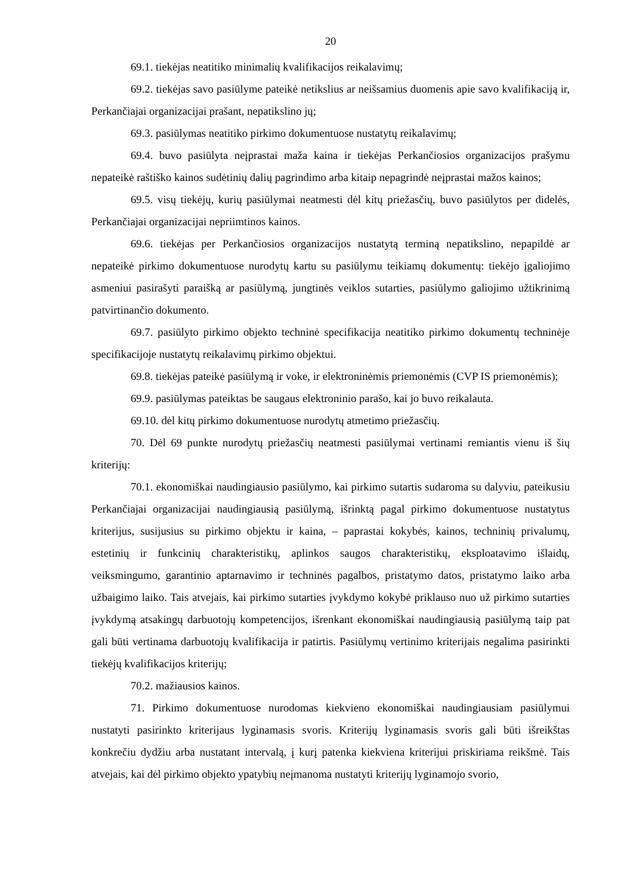20
69.1. tiekėjas neatitiko minimalių kvalifikacijos reikalavimų;
69.2. tiekėjas savo pasiūlyme pateikė netikslius ar neišsamius duomenis apie savo kvalifikaciją ir, Perkančiajai organizacijai prašant, nepatikslino jų;
69.3. pasiūlymas neatitiko pirkimo dokumentuose nustatytų reikalavimų;
69.4. buvo pasiūlyta neįprastai maža kaina ir tiekėjas Perkančiosios organizacijos prašymu nepateikė raštiško kainos sudėtinių dalių pagrindimo arba kitaip nepagrindė neįprastai mažos kainos;
69.5. visų tiekėjų, kurių pasiūlymai neatmesti dėl kitų priežasčių, buvo pasiūlytos per didelės, Perkančiajai organizacijai nepriimtinos kainos.
69.6. tiekėjas per Perkančiosios organizacijos nustatytą terminą nepatikslino, nepapildė ar nepateikė pirkimo dokumentuose nurodytų kartu su pasiūlymu teikiamų dokumentų: tiekėjo įgaliojimo asmeniui pasirašyti paraišką ar pasiūlymą, jungtinės veiklos sutarties, pasiūlymo galiojimo užtikrinimą patvirtinančio dokumento.
69.7. pasiūlyto pirkimo objekto techninė specifikacija neatitiko pirkimo dokumentų techninėje specifikacijoje nustatytų reikalavimų pirkimo objektui.
69.8. tiekėjas pateikė pasiūlymą ir voke, ir elektroninėmis priemonėmis (CVP IS priemonėmis);
69.9. pasiūlymas pateiktas be saugaus elektroninio parašo, kai jo buvo reikalauta.
69.10. dėl kitų pirkimo dokumentuose nurodytų atmetimo priežasčių.
70. Dėl 69 punkte nurodytų priežasčių neatmesti pasiūlymai vertinami remiantis vienu iš šių kriterijų:
70.1. ekonomiškai naudingiausio pasiūlymo, kai pirkimo sutartis sudaroma su dalyviu, pateikusiu Perkančiajai organizacijai naudingiausią pasiūlymą, išrinktą pagal pirkimo dokumentuose nustatytus kriterijus, susijusius su pirkimo objektu ir kaina, – paprastai kokybės, kainos, techninių privalumų, estetinių ir funkcinių charakteristikų, aplinkos saugos charakteristikų, eksploatavimo išlaidų, veiksmingumo, garantinio aptarnavimo ir techninės pagalbos, pristatymo datos, pristatymo laiko arba užbaigimo laiko. Tais atvejais, kai pirkimo sutarties įvykdymo kokybė priklauso nuo už pirkimo sutarties įvykdymą atsakingų darbuotojų kompetencijos, išrenkant ekonomiškai naudingiausią pasiūlymą taip pat gali būti vertinama darbuotojų kvalifikacija ir patirtis. Pasiūlymų vertinimo kriterijais negalima pasirinkti tiekėjų kvalifikacijos kriterijų;
70.2. mažiausios kainos.
71. Pirkimo dokumentuose nurodomas kiekvieno ekonomiškai naudingiausiam pasiūlymui nustatyti pasirinkto kriterijaus lyginamasis svoris. Kriterijų lyginamasis svoris gali būti išreikštas konkrečiu dydžiu arba nustatant intervalą, į kurį patenka kiekviena kriterijui priskiriama reikšmė. Tais atvejais, kai dėl pirkimo objekto ypatybių neįmanoma nustatyti kriterijų lyginamojo svorio,